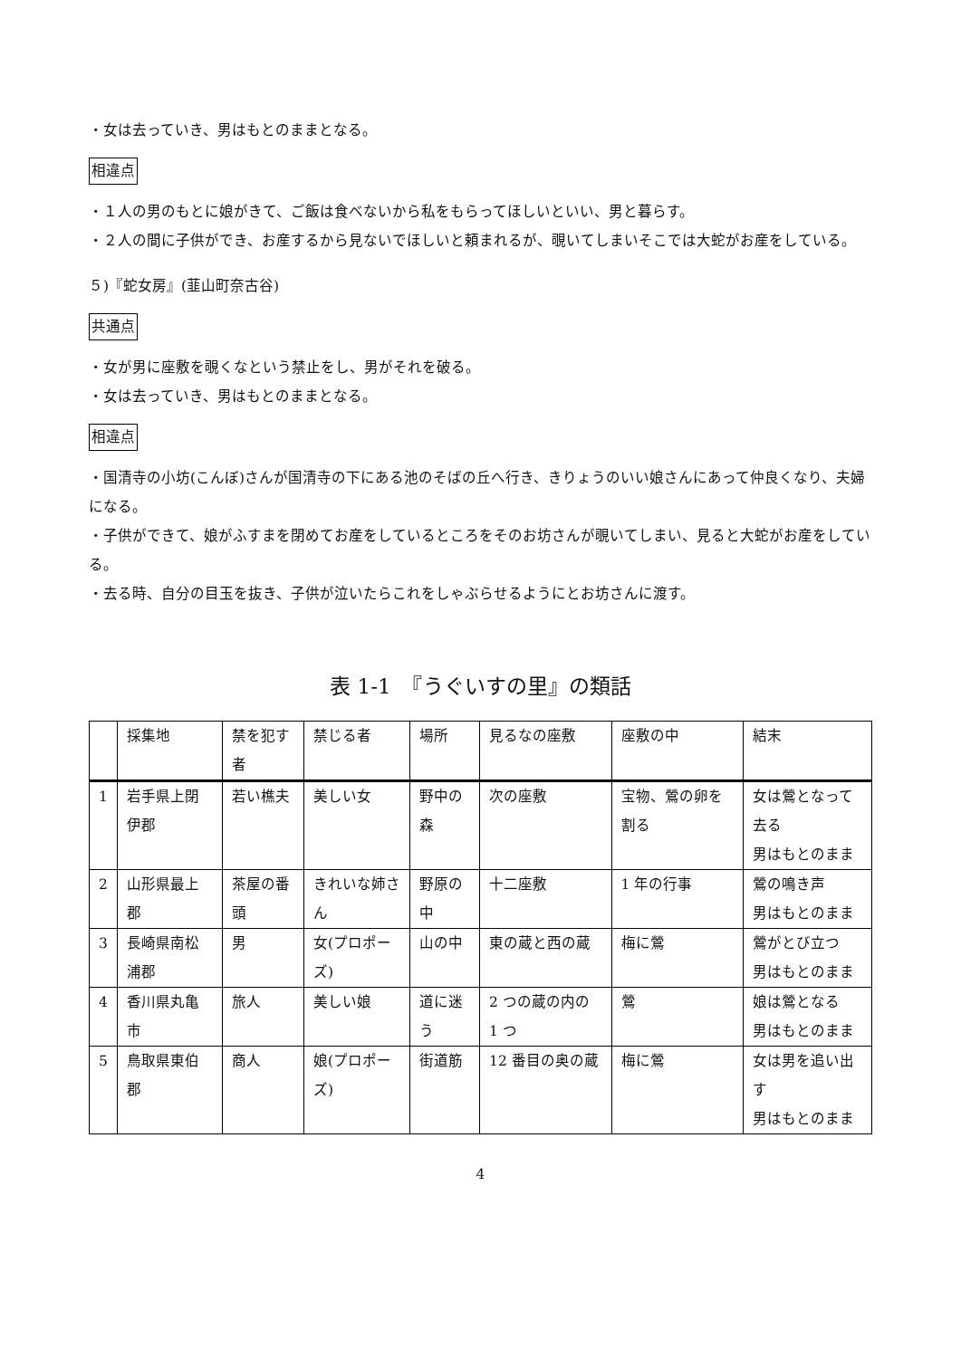・女は去っていき、男はもとのままとなる。
相違点
・１人の男のもとに娘がきて、ご飯は食べないから私をもらってほしいといい、男と暮らす。
・２人の間に子供ができ、お産するから見ないでほしいと頼まれるが、覗いてしまいそこでは大蛇がお産をしている。
５)『蛇女房』(韮山町奈古谷)
共通点
・女が男に座敷を覗くなという禁止をし、男がそれを破る。
・女は去っていき、男はもとのままとなる。
相違点
・国清寺の小坊(こんぼ)さんが国清寺の下にある池のそばの丘へ行き、きりょうのいい娘さんにあって仲良くなり、夫婦になる。
・子供ができて、娘がふすまを閉めてお産をしているところをそのお坊さんが覗いてしまい、見ると大蛇がお産をしている。
・去る時、自分の目玉を抜き、子供が泣いたらこれをしゃぶらせるようにとお坊さんに渡す。
表 1-1　『うぐいすの里』の類話
| | 採集地 | 禁を犯す者 | 禁じる者 | 場所 | 見るなの座敷 | 座敷の中 | 結末 |
| --- | --- | --- | --- | --- | --- | --- | --- |
| 1 | 岩手県上閉伊郡 | 若い樵夫 | 美しい女 | 野中の森 | 次の座敷 | 宝物、鶯の卵を割る | 女は鶯となって去る 男はもとのまま |
| 2 | 山形県最上郡 | 茶屋の番頭 | きれいな姉さん | 野原の中 | 十二座敷 | 1 年の行事 | 鶯の鳴き声 男はもとのまま |
| 3 | 長崎県南松浦郡 | 男 | 女(プロポーズ) | 山の中 | 東の蔵と西の蔵 | 梅に鶯 | 鶯がとび立つ 男はもとのまま |
| 4 | 香川県丸亀市 | 旅人 | 美しい娘 | 道に迷う | 2 つの蔵の内の 1 つ | 鶯 | 娘は鶯となる 男はもとのまま |
| 5 | 鳥取県東伯郡 | 商人 | 娘(プロポーズ) | 街道筋 | 12 番目の奥の蔵 | 梅に鶯 | 女は男を追い出す 男はもとのまま |
4